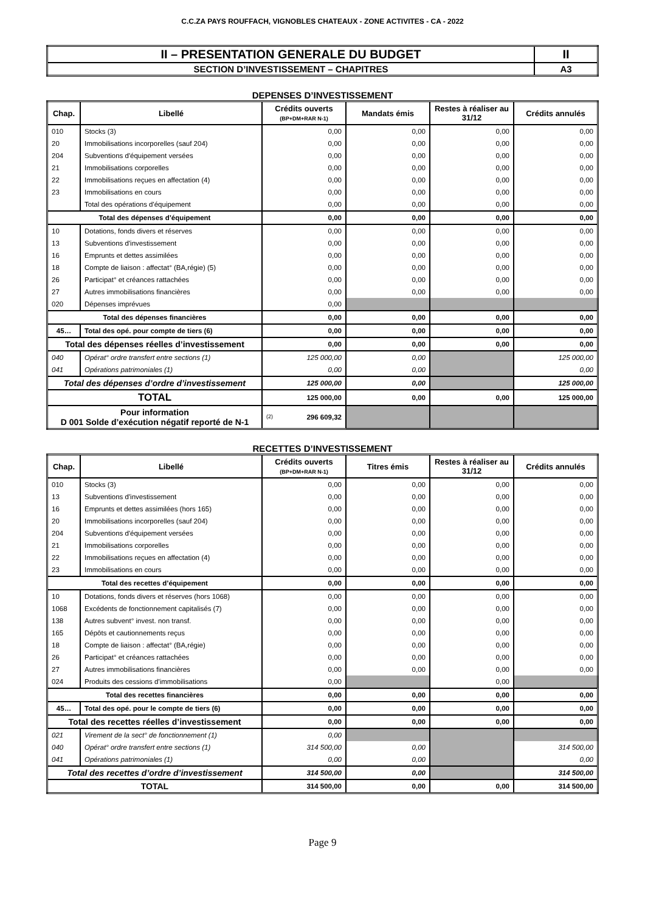C.C.ZA PAYS ROUFFACH, VIGNOBLES CHATEAUX - ZONE ACTIVITES - CA - 2022
| II – PRESENTATION GENERALE DU BUDGET | II |
| SECTION D’INVESTISSEMENT – CHAPITRES | A3 |
DEPENSES D’INVESTISSEMENT
| Chap. | Libellé | Crédits ouverts (BP+DM+RAR N-1) | Mandats émis | Restes à réaliser au 31/12 | Crédits annulés |
| --- | --- | --- | --- | --- | --- |
| 010 | Stocks (3) | 0,00 | 0,00 | 0,00 | 0,00 |
| 20 | Immobilisations incorporelles (sauf 204) | 0,00 | 0,00 | 0,00 | 0,00 |
| 204 | Subventions d'équipement versées | 0,00 | 0,00 | 0,00 | 0,00 |
| 21 | Immobilisations corporelles | 0,00 | 0,00 | 0,00 | 0,00 |
| 22 | Immobilisations reçues en affectation (4) | 0,00 | 0,00 | 0,00 | 0,00 |
| 23 | Immobilisations en cours | 0,00 | 0,00 | 0,00 | 0,00 |
| | Total des opérations d'équipement | 0,00 | 0,00 | 0,00 | 0,00 |
| Total des dépenses d’équipement | | 0,00 | 0,00 | 0,00 | 0,00 |
| 10 | Dotations, fonds divers et réserves | 0,00 | 0,00 | 0,00 | 0,00 |
| 13 | Subventions d'investissement | 0,00 | 0,00 | 0,00 | 0,00 |
| 16 | Emprunts et dettes assimilées | 0,00 | 0,00 | 0,00 | 0,00 |
| 18 | Compte de liaison : affectat° (BA,régie) (5) | 0,00 | 0,00 | 0,00 | 0,00 |
| 26 | Participat° et créances rattachées | 0,00 | 0,00 | 0,00 | 0,00 |
| 27 | Autres immobilisations financières | 0,00 | 0,00 | 0,00 | 0,00 |
| 020 | Dépenses imprévues | 0,00 | | | |
| Total des dépenses financières | | 0,00 | 0,00 | 0,00 | 0,00 |
| 45… | Total des opé. pour compte de tiers (6) | 0,00 | 0,00 | 0,00 | 0,00 |
| Total des dépenses réelles d’investissement | | 0,00 | 0,00 | 0,00 | 0,00 |
| 040 | Opérat° ordre transfert entre sections (1) | 125 000,00 | 0,00 | | 125 000,00 |
| 041 | Opérations patrimoniales (1) | 0,00 | 0,00 | | 0,00 |
| Total des dépenses d’ordre d’investissement | | 125 000,00 | 0,00 | | 125 000,00 |
| TOTAL | | 125 000,00 | 0,00 | 0,00 | 125 000,00 |
| Pour information D 001 Solde d’exécution négatif reporté de N-1 | | (2) 296 609,32 | | | |
RECETTES D’INVESTISSEMENT
| Chap. | Libellé | Crédits ouverts (BP+DM+RAR N-1) | Titres émis | Restes à réaliser au 31/12 | Crédits annulés |
| --- | --- | --- | --- | --- | --- |
| 010 | Stocks (3) | 0,00 | 0,00 | 0,00 | 0,00 |
| 13 | Subventions d'investissement | 0,00 | 0,00 | 0,00 | 0,00 |
| 16 | Emprunts et dettes assimilées (hors 165) | 0,00 | 0,00 | 0,00 | 0,00 |
| 20 | Immobilisations incorporelles (sauf 204) | 0,00 | 0,00 | 0,00 | 0,00 |
| 204 | Subventions d'équipement versées | 0,00 | 0,00 | 0,00 | 0,00 |
| 21 | Immobilisations corporelles | 0,00 | 0,00 | 0,00 | 0,00 |
| 22 | Immobilisations reçues en affectation (4) | 0,00 | 0,00 | 0,00 | 0,00 |
| 23 | Immobilisations en cours | 0,00 | 0,00 | 0,00 | 0,00 |
| Total des recettes d’équipement | | 0,00 | 0,00 | 0,00 | 0,00 |
| 10 | Dotations, fonds divers et réserves (hors 1068) | 0,00 | 0,00 | 0,00 | 0,00 |
| 1068 | Excédents de fonctionnement capitalisés (7) | 0,00 | 0,00 | 0,00 | 0,00 |
| 138 | Autres subvent° invest. non transf. | 0,00 | 0,00 | 0,00 | 0,00 |
| 165 | Dépôts et cautionnements reçus | 0,00 | 0,00 | 0,00 | 0,00 |
| 18 | Compte de liaison : affectat° (BA,régie) | 0,00 | 0,00 | 0,00 | 0,00 |
| 26 | Participat° et créances rattachées | 0,00 | 0,00 | 0,00 | 0,00 |
| 27 | Autres immobilisations financières | 0,00 | 0,00 | 0,00 | 0,00 |
| 024 | Produits des cessions d'immobilisations | 0,00 | | 0,00 | |
| Total des recettes financières | | 0,00 | 0,00 | 0,00 | 0,00 |
| 45… | Total des opé. pour le compte de tiers (6) | 0,00 | 0,00 | 0,00 | 0,00 |
| Total des recettes réelles d’investissement | | 0,00 | 0,00 | 0,00 | 0,00 |
| 021 | Virement de la sect° de fonctionnement (1) | 0,00 | | | |
| 040 | Opérat° ordre transfert entre sections (1) | 314 500,00 | 0,00 | | 314 500,00 |
| 041 | Opérations patrimoniales (1) | 0,00 | 0,00 | | 0,00 |
| Total des recettes d’ordre d’investissement | | 314 500,00 | 0,00 | | 314 500,00 |
| TOTAL | | 314 500,00 | 0,00 | 0,00 | 314 500,00 |
Page 9